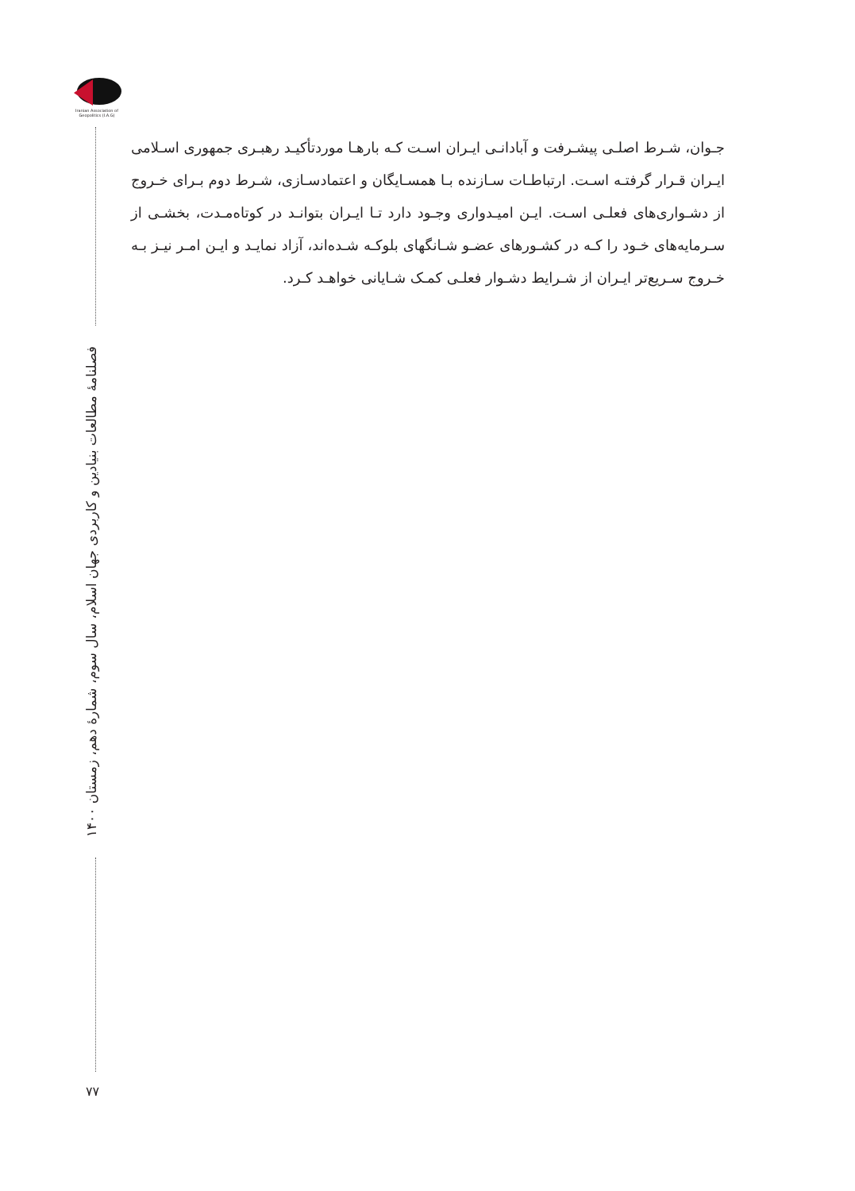Iranian Association of Geopolitics (I.A.G)
فصلنامهٔ مطالعات بنیادین و کاربردی جهان اسلام، سال سوم، شمارهٔ دهم، زمستان ۱۴۰۰
۷۷
جـوان، شـرط اصلـی پیشـرفت و آبادانـی ایـران اسـت کـه بارهـا موردتأکیـد رهبـری جمهوری اسـلامی ایـران قـرار گرفتـه اسـت. ارتباطـات سـازنده بـا همسـایگان و اعتمادسـازی، شـرط دوم بـرای خـروج از دشـواری‌های فعلـی اسـت. ایـن امیـدواری وجـود دارد تـا ایـران بتوانـد در کوتاه‌مـدت، بخشـی از سـرمایه‌های خـود را کـه در کشـورهای عضـو شـانگهای بلوکـه شـده‌اند، آزاد نمایـد و ایـن امـر نیـز بـه خـروج سـریع‌تر ایـران از شـرایط دشـوار فعلـی کمـک شـایانی خواهـد کـرد.